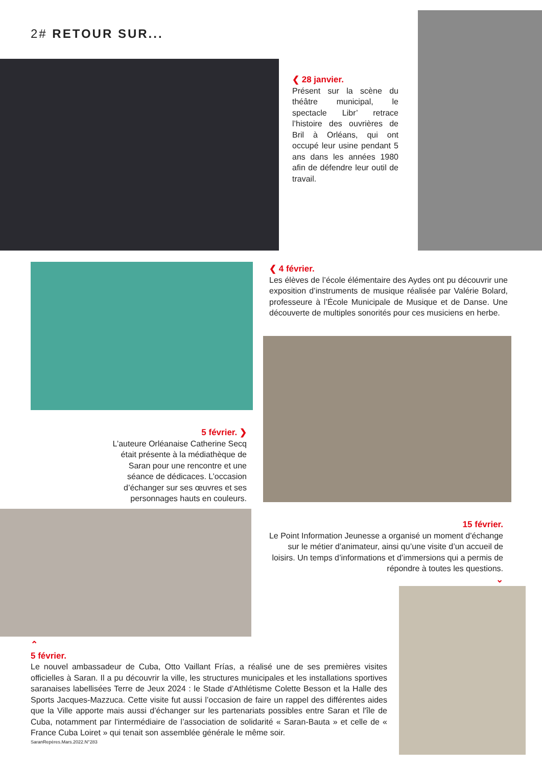2# RETOUR SUR...
❮ 28 janvier.
Présent sur la scène du théâtre municipal, le spectacle Libr’ retrace l’histoire des ouvrières de Bril à Orléans, qui ont occupé leur usine pendant 5 ans dans les années 1980 afin de défendre leur outil de travail.
❮ 4 février.
Les élèves de l’école élémentaire des Aydes ont pu découvrir une exposition d’instruments de musique réalisée par Valérie Bolard, professeure à l’École Municipale de Musique et de Danse. Une découverte de multiples sonorités pour ces musiciens en herbe.
5 février. ❯
L’auteure Orléanaise Catherine Secq était présente à la médiathèque de Saran pour une rencontre et une séance de dédicaces. L’occasion d’échanger sur ses œuvres et ses personnages hauts en couleurs.
15 février.
Le Point Information Jeunesse a organisé un moment d’échange sur le métier d’animateur, ainsi qu’une visite d’un accueil de loisirs. Un temps d’informations et d’immersions qui a permis de répondre à toutes les questions.
⌄
⌃
5 février.
Le nouvel ambassadeur de Cuba, Otto Vaillant Frías, a réalisé une de ses premières visites officielles à Saran. Il a pu découvrir la ville, les structures municipales et les installations sportives saranaises labellisées Terre de Jeux 2024 : le Stade d’Athlétisme Colette Besson et la Halle des Sports Jacques-Mazzuca. Cette visite fut aussi l’occasion de faire un rappel des différentes aides que la Ville apporte mais aussi d’échanger sur les partenariats possibles entre Saran et l'île de Cuba, notamment par l'intermédiaire de l’association de solidarité « Saran-Bauta » et celle de « France Cuba Loiret » qui tenait son assemblée générale le même soir.
SaranRepères.Mars.2022.N°283